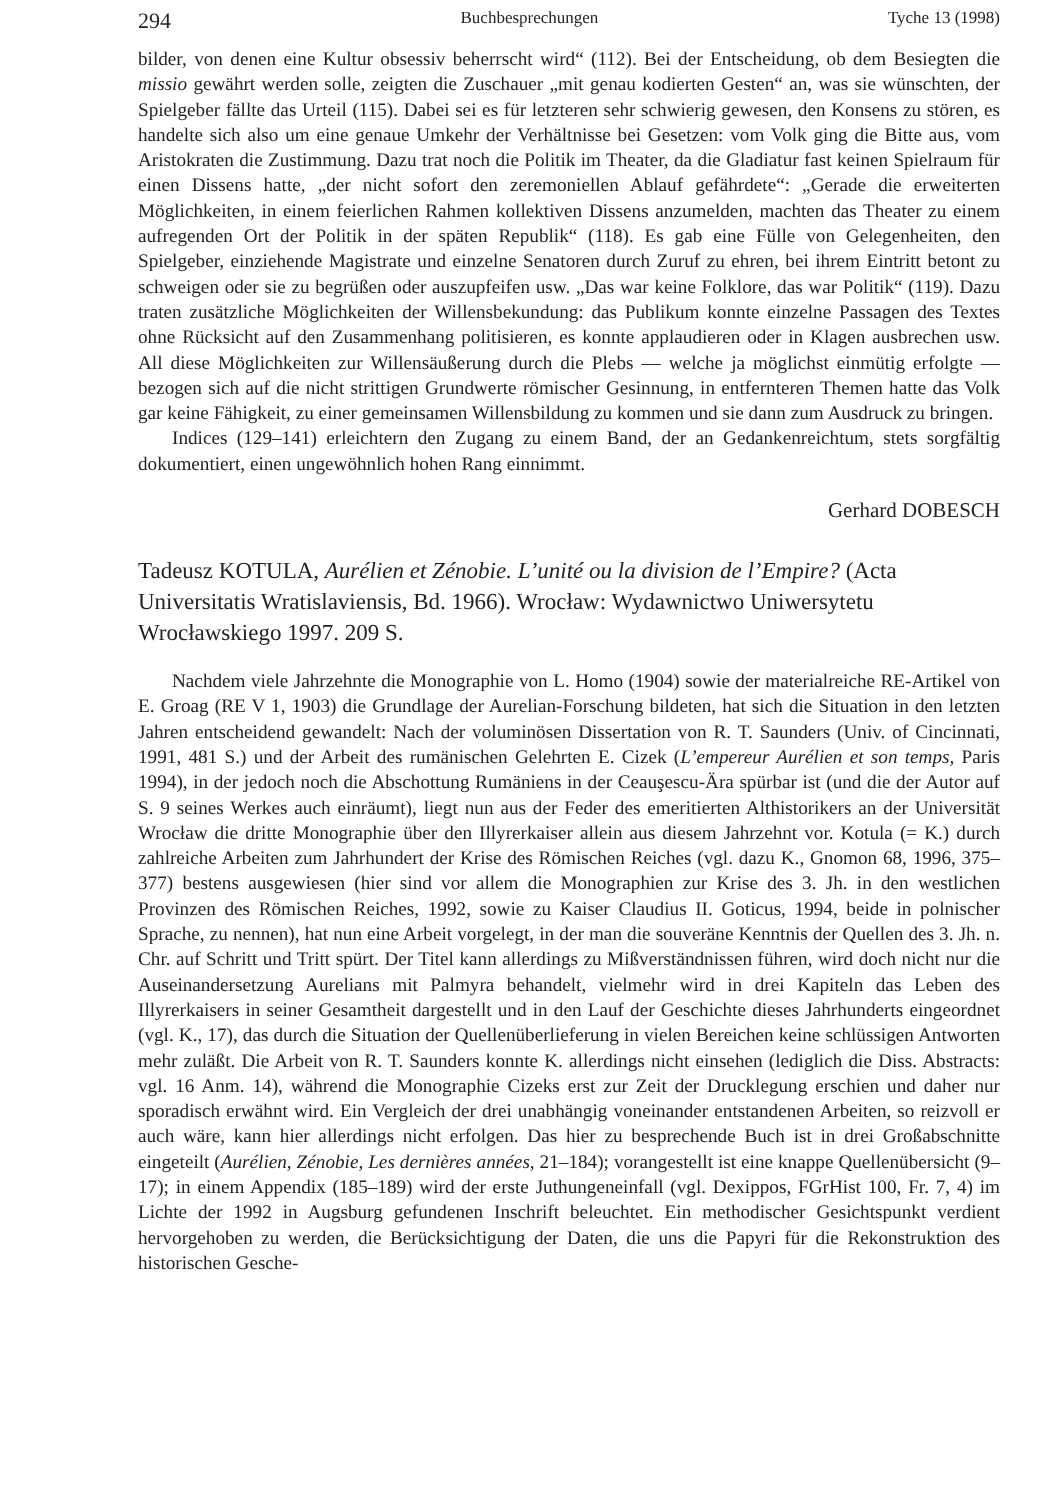294 Buchbesprechungen Tyche 13 (1998)
bilder, von denen eine Kultur obsessiv beherrscht wird“ (112). Bei der Entscheidung, ob dem Besiegten die missio gewährt werden solle, zeigten die Zuschauer „mit genau kodierten Gesten“ an, was sie wünschten, der Spielgeber fällte das Urteil (115). Dabei sei es für letzteren sehr schwierig gewesen, den Konsens zu stören, es handelte sich also um eine genaue Umkehr der Verhältnisse bei Gesetzen: vom Volk ging die Bitte aus, vom Aristokraten die Zustimmung. Dazu trat noch die Politik im Theater, da die Gladiatur fast keinen Spielraum für einen Dissens hatte, „der nicht sofort den zeremoniellen Ablauf gefährdete“: „Gerade die erweiterten Möglichkeiten, in einem feierlichen Rahmen kollektiven Dissens anzumelden, machten das Theater zu einem aufregenden Ort der Politik in der späten Republik“ (118). Es gab eine Fülle von Gelegenheiten, den Spielgeber, einziehende Magistrate und einzelne Senatoren durch Zuruf zu ehren, bei ihrem Eintritt betont zu schweigen oder sie zu begrüßen oder auszupfeifen usw. „Das war keine Folklore, das war Politik“ (119). Dazu traten zusätzliche Möglichkeiten der Willensbekundung: das Publikum konnte einzelne Passagen des Textes ohne Rücksicht auf den Zusammenhang politisieren, es konnte applaudieren oder in Klagen ausbrechen usw. All diese Möglichkeiten zur Willensäußerung durch die Plebs — welche ja möglichst einmütig erfolgte — bezogen sich auf die nicht strittigen Grundwerte römischer Gesinnung, in entfernteren Themen hatte das Volk gar keine Fähigkeit, zu einer gemeinsamen Willensbildung zu kommen und sie dann zum Ausdruck zu bringen.
Indices (129–141) erleichtern den Zugang zu einem Band, der an Gedankenreichtum, stets sorgfältig dokumentiert, einen ungewöhnlich hohen Rang einnimmt.
Gerhard DOBESCH
Tadeusz KOTULA, Aurélien et Zénobie. L’unité ou la division de l’Empire? (Acta Universitatis Wratislaviensis, Bd. 1966). Wrocław: Wydawnictwo Uniwersytetu Wrocławskiego 1997. 209 S.
Nachdem viele Jahrzehnte die Monographie von L. Homo (1904) sowie der materialreiche RE-Artikel von E. Groag (RE V 1, 1903) die Grundlage der Aurelian-Forschung bildeten, hat sich die Situation in den letzten Jahren entscheidend gewandelt: Nach der voluminösen Dissertation von R. T. Saunders (Univ. of Cincinnati, 1991, 481 S.) und der Arbeit des rumänischen Gelehrten E. Cizek (L’empereur Aurélien et son temps, Paris 1994), in der jedoch noch die Abschottung Rumäniens in der Ceauşescu-Ära spürbar ist (und die der Autor auf S. 9 seines Werkes auch einräumt), liegt nun aus der Feder des emeritierten Althistorikers an der Universität Wrocław die dritte Monographie über den Illyrerkaiser allein aus diesem Jahrzehnt vor. Kotula (= K.) durch zahlreiche Arbeiten zum Jahrhundert der Krise des Römischen Reiches (vgl. dazu K., Gnomon 68, 1996, 375–377) bestens ausgewiesen (hier sind vor allem die Monographien zur Krise des 3. Jh. in den westlichen Provinzen des Römischen Reiches, 1992, sowie zu Kaiser Claudius II. Goticus, 1994, beide in polnischer Sprache, zu nennen), hat nun eine Arbeit vorgelegt, in der man die souveräne Kenntnis der Quellen des 3. Jh. n. Chr. auf Schritt und Tritt spürt. Der Titel kann allerdings zu Mißverständnissen führen, wird doch nicht nur die Auseinandersetzung Aurelians mit Palmyra behandelt, vielmehr wird in drei Kapiteln das Leben des Illyrerkaisers in seiner Gesamtheit dargestellt und in den Lauf der Geschichte dieses Jahrhunderts eingeordnet (vgl. K., 17), das durch die Situation der Quellenüberlieferung in vielen Bereichen keine schlüssigen Antworten mehr zuläßt. Die Arbeit von R. T. Saunders konnte K. allerdings nicht einsehen (lediglich die Diss. Abstracts: vgl. 16 Anm. 14), während die Monographie Cizeks erst zur Zeit der Drucklegung erschien und daher nur sporadisch erwähnt wird. Ein Vergleich der drei unabhängig voneinander entstandenen Arbeiten, so reizvoll er auch wäre, kann hier allerdings nicht erfolgen. Das hier zu besprechende Buch ist in drei Großabschnitte eingeteilt (Aurélien, Zénobie, Les dernières années, 21–184); vorangestellt ist eine knappe Quellenübersicht (9–17); in einem Appendix (185–189) wird der erste Juthungeneinfall (vgl. Dexippos, FGrHist 100, Fr. 7, 4) im Lichte der 1992 in Augsburg gefundenen Inschrift beleuchtet. Ein methodischer Gesichtspunkt verdient hervorgehoben zu werden, die Berücksichtigung der Daten, die uns die Papyri für die Rekonstruktion des historischen Gesche-